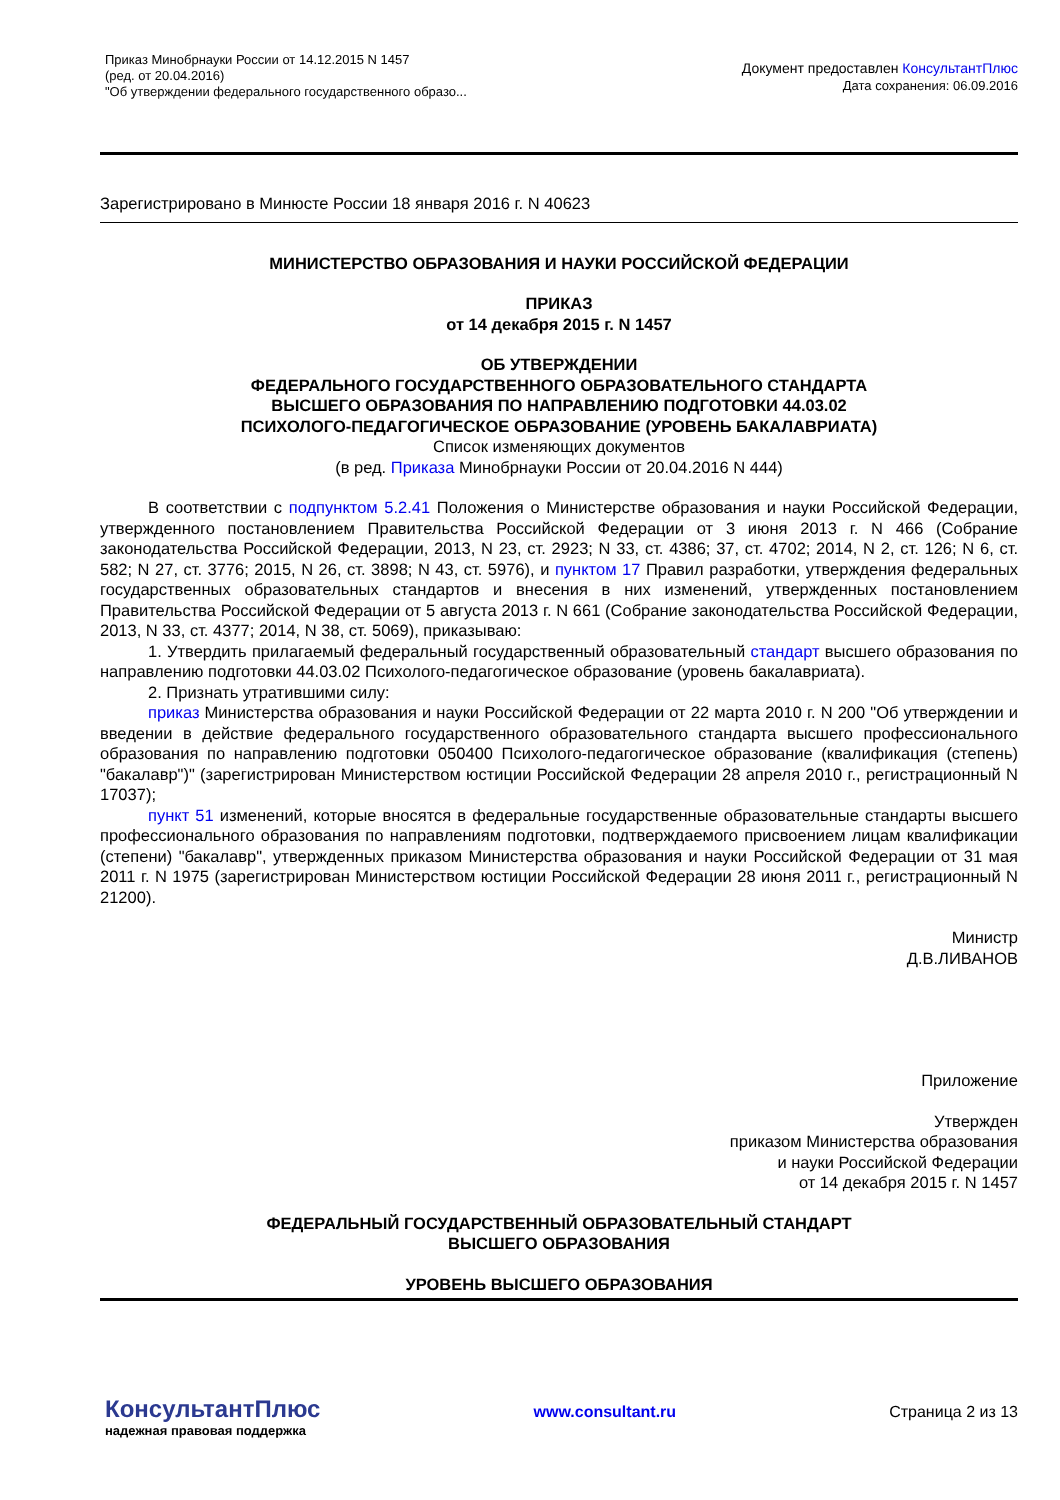Приказ Минобрнауки России от 14.12.2015 N 1457
(ред. от 20.04.2016)
"Об утверждении федерального государственного образо...
Документ предоставлен КонсультантПлюс
Дата сохранения: 06.09.2016
Зарегистрировано в Минюсте России 18 января 2016 г. N 40623
МИНИСТЕРСТВО ОБРАЗОВАНИЯ И НАУКИ РОССИЙСКОЙ ФЕДЕРАЦИИ
ПРИКАЗ
от 14 декабря 2015 г. N 1457
ОБ УТВЕРЖДЕНИИ
ФЕДЕРАЛЬНОГО ГОСУДАРСТВЕННОГО ОБРАЗОВАТЕЛЬНОГО СТАНДАРТА
ВЫСШЕГО ОБРАЗОВАНИЯ ПО НАПРАВЛЕНИЮ ПОДГОТОВКИ 44.03.02
ПСИХОЛОГО-ПЕДАГОГИЧЕСКОЕ ОБРАЗОВАНИЕ (УРОВЕНЬ БАКАЛАВРИАТА)
Список изменяющих документов
(в ред. Приказа Минобрнауки России от 20.04.2016 N 444)
В соответствии с подпунктом 5.2.41 Положения о Министерстве образования и науки Российской Федерации, утвержденного постановлением Правительства Российской Федерации от 3 июня 2013 г. N 466 (Собрание законодательства Российской Федерации, 2013, N 23, ст. 2923; N 33, ст. 4386; 37, ст. 4702; 2014, N 2, ст. 126; N 6, ст. 582; N 27, ст. 3776; 2015, N 26, ст. 3898; N 43, ст. 5976), и пунктом 17 Правил разработки, утверждения федеральных государственных образовательных стандартов и внесения в них изменений, утвержденных постановлением Правительства Российской Федерации от 5 августа 2013 г. N 661 (Собрание законодательства Российской Федерации, 2013, N 33, ст. 4377; 2014, N 38, ст. 5069), приказываю:
1. Утвердить прилагаемый федеральный государственный образовательный стандарт высшего образования по направлению подготовки 44.03.02 Психолого-педагогическое образование (уровень бакалавриата).
2. Признать утратившими силу:
приказ Министерства образования и науки Российской Федерации от 22 марта 2010 г. N 200 "Об утверждении и введении в действие федерального государственного образовательного стандарта высшего профессионального образования по направлению подготовки 050400 Психолого-педагогическое образование (квалификация (степень) "бакалавр")" (зарегистрирован Министерством юстиции Российской Федерации 28 апреля 2010 г., регистрационный N 17037);
пункт 51 изменений, которые вносятся в федеральные государственные образовательные стандарты высшего профессионального образования по направлениям подготовки, подтверждаемого присвоением лицам квалификации (степени) "бакалавр", утвержденных приказом Министерства образования и науки Российской Федерации от 31 мая 2011 г. N 1975 (зарегистрирован Министерством юстиции Российской Федерации 28 июня 2011 г., регистрационный N 21200).
Министр
Д.В.ЛИВАНОВ
Приложение
Утвержден
приказом Министерства образования
и науки Российской Федерации
от 14 декабря 2015 г. N 1457
ФЕДЕРАЛЬНЫЙ ГОСУДАРСТВЕННЫЙ ОБРАЗОВАТЕЛЬНЫЙ СТАНДАРТ
ВЫСШЕГО ОБРАЗОВАНИЯ
УРОВЕНЬ ВЫСШЕГО ОБРАЗОВАНИЯ
КонсультантПлюс
надежная правовая поддержка
www.consultant.ru Страница 2 из 13